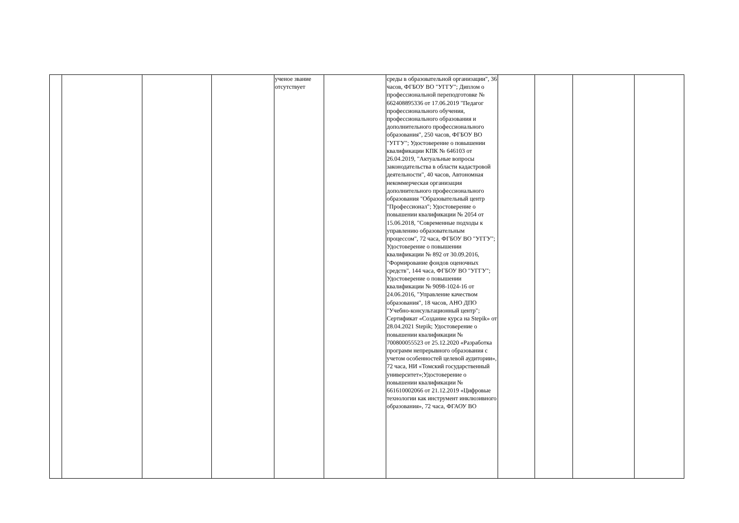| | | | | ученое звание отсутствует | | среды в образовательной организации", 36 часов, ФГБОУ ВО "УГГУ"; Диплом о профессиональной переподготовке № 662408895336 от 17.06.2019 "Педагог профессионального обучения, профессионального образования и дополнительного профессионального образования", 250 часов, ФГБОУ ВО "УГГУ"; Удостоверение о повышении квалификации КПК № 646103 от 26.04.2019, "Актуальные вопросы законодательства в области кадастровой деятельности", 40 часов, Автономная некоммерческая организация дополнительного профессионального образования "Образовательный центр "Профессионал"; Удостоверение о повышении квалификации № 2054 от 15.06.2018, "Современные подходы к управлению образовательным процессом", 72 часа, ФГБОУ ВО "УГГУ"; Удостоверение о повышении квалификации № 892 от 30.09.2016, "Формирование фондов оценочных средств", 144 часа, ФГБОУ ВО "УГГУ"; Удостоверение о повышении квалификации № 9098-1024-16 от 24.06.2016, "Управление качеством образования", 18 часов, АНО ДПО "Учебно-консультационный центр"; Сертификат «Создание курса на Stepik» от 28.04.2021 Stepik; Удостоверение о повышении квалификации № 700800055523 от 25.12.2020 «Разработка программ непрерывного образования с учетом особенностей целевой аудитории», 72 часа, НИ «Томский государственный университет»;Удостоверение о повышении квалификации № 661610002066 от 21.12.2019 «Цифровые технологии как инструмент инклюзивного образования», 72 часа, ФГАОУ ВО | | | | |